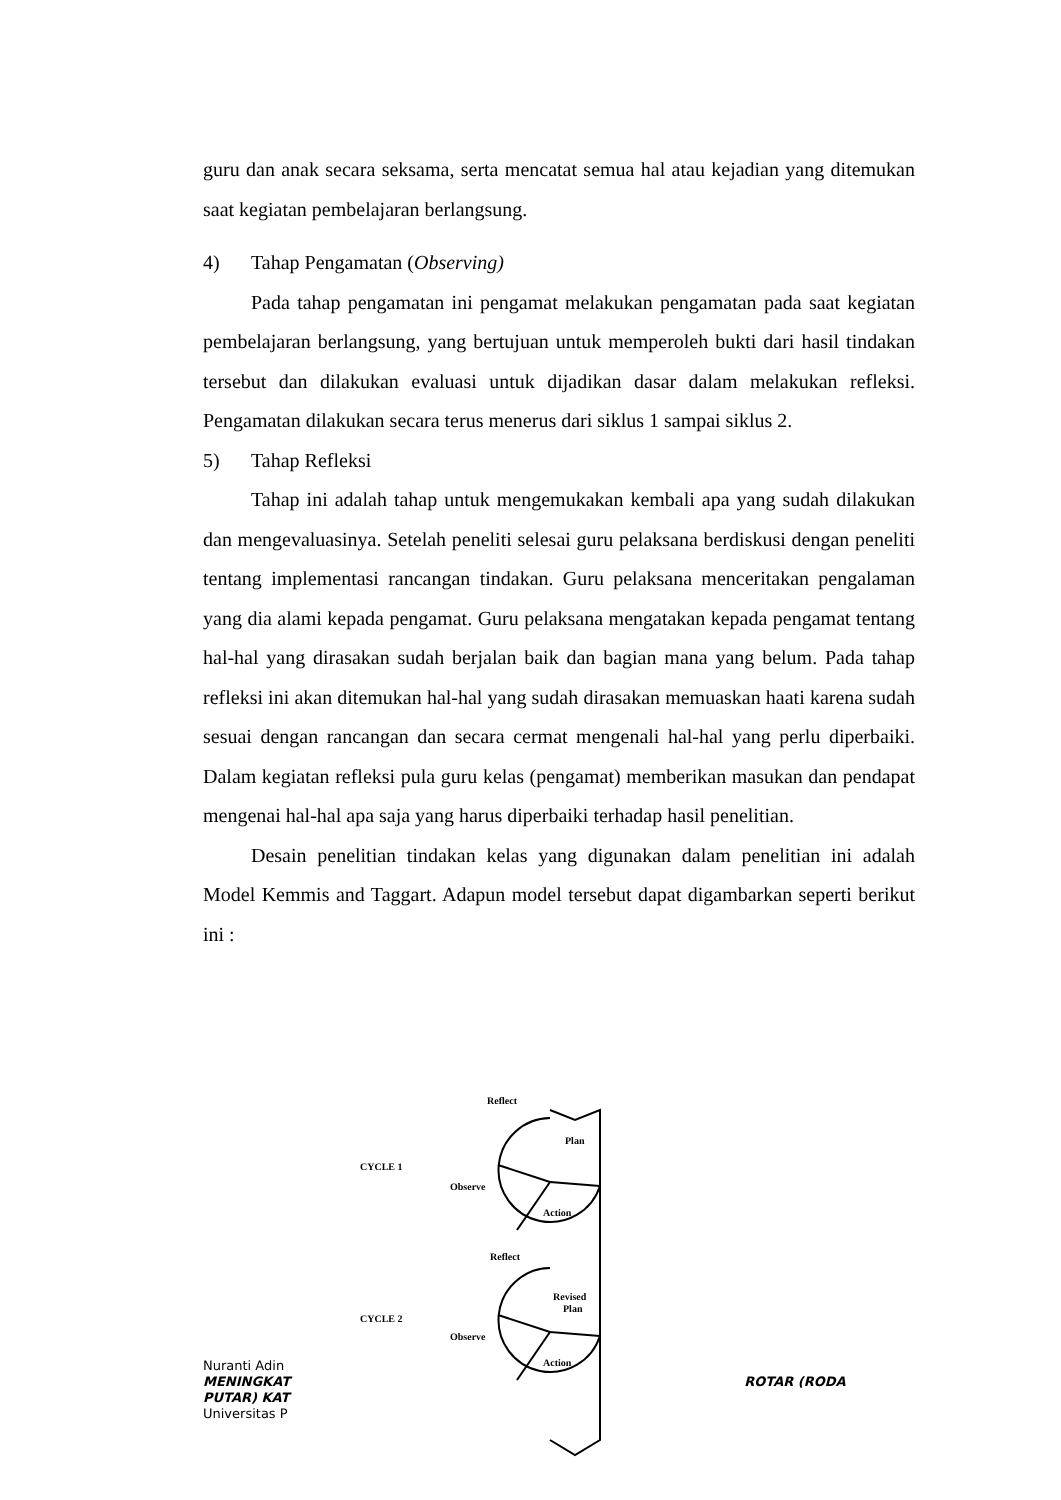guru dan anak secara seksama, serta mencatat semua hal atau kejadian yang ditemukan saat kegiatan pembelajaran berlangsung.
4) Tahap Pengamatan (Observing)
Pada tahap pengamatan ini pengamat melakukan pengamatan pada saat kegiatan pembelajaran berlangsung, yang bertujuan untuk memperoleh bukti dari hasil tindakan tersebut dan dilakukan evaluasi untuk dijadikan dasar dalam melakukan refleksi. Pengamatan dilakukan secara terus menerus dari siklus 1 sampai siklus 2.
5) Tahap Refleksi
Tahap ini adalah tahap untuk mengemukakan kembali apa yang sudah dilakukan dan mengevaluasinya. Setelah peneliti selesai guru pelaksana berdiskusi dengan peneliti tentang implementasi rancangan tindakan. Guru pelaksana menceritakan pengalaman yang dia alami kepada pengamat. Guru pelaksana mengatakan kepada pengamat tentang hal-hal yang dirasakan sudah berjalan baik dan bagian mana yang belum. Pada tahap refleksi ini akan ditemukan hal-hal yang sudah dirasakan memuaskan haati karena sudah sesuai dengan rancangan dan secara cermat mengenali hal-hal yang perlu diperbaiki. Dalam kegiatan refleksi pula guru kelas (pengamat) memberikan masukan dan pendapat mengenai hal-hal apa saja yang harus diperbaiki terhadap hasil penelitian.
Desain penelitian tindakan kelas yang digunakan dalam penelitian ini adalah Model Kemmis and Taggart. Adapun model tersebut dapat digambarkan seperti berikut ini :
Nuranti Adin
MENINGKAT ROTAR (RODA
PUTAR) KAT
Universitas P
Reflect
Plan
CYCLE 1
Observe
Action
Reflect
Revised
Plan
CYCLE 2
Observe
Action